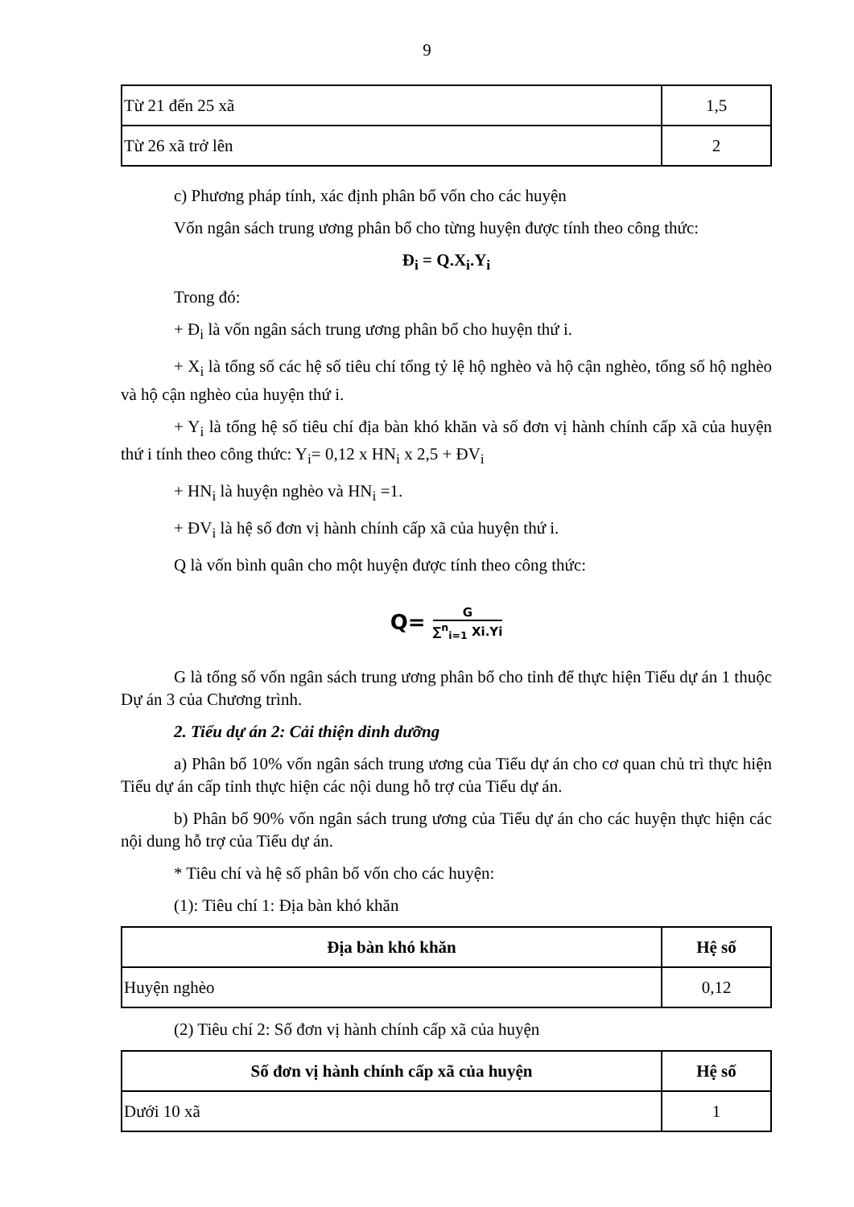9
| Từ 21 đến 25 xã | 1,5 |
| Từ 26 xã trở lên | 2 |
c) Phương pháp tính, xác định phân bổ vốn cho các huyện
Vốn ngân sách trung ương phân bổ cho từng huyện được tính theo công thức:
Đ<sub>i</sub> = Q.X<sub>i</sub>.Y<sub>i</sub>
Trong đó:
+ Đ<sub>i</sub> là vốn ngân sách trung ương phân bổ cho huyện thứ i.
+ X<sub>i</sub> là tổng số các hệ số tiêu chí tổng tỷ lệ hộ nghèo và hộ cận nghèo, tổng số hộ nghèo và hộ cận nghèo của huyện thứ i.
+ Y<sub>i</sub> là tổng hệ số tiêu chí địa bàn khó khăn và số đơn vị hành chính cấp xã của huyện thứ i tính theo công thức: Y<sub>i</sub>= 0,12 x HN<sub>i</sub> x 2,5 + ĐV<sub>i</sub>
+ HN<sub>i</sub> là huyện nghèo và HN<sub>i</sub> =1.
+ ĐV<sub>i</sub> là hệ số đơn vị hành chính cấp xã của huyện thứ i.
Q là vốn bình quân cho một huyện được tính theo công thức:
Q= G ∑<sup>n</sup><sub>i=1</sub> Xi.Yi
G là tổng số vốn ngân sách trung ương phân bổ cho tỉnh để thực hiện Tiểu dự án 1 thuộc Dự án 3 của Chương trình.
2. Tiểu dự án 2: Cải thiện dinh dưỡng
a) Phân bổ 10% vốn ngân sách trung ương của Tiểu dự án cho cơ quan chủ trì thực hiện Tiểu dự án cấp tỉnh thực hiện các nội dung hỗ trợ của Tiểu dự án.
b) Phân bổ 90% vốn ngân sách trung ương của Tiểu dự án cho các huyện thực hiện các nội dung hỗ trợ của Tiểu dự án.
* Tiêu chí và hệ số phân bổ vốn cho các huyện:
(1): Tiêu chí 1: Địa bàn khó khăn
| Địa bàn khó khăn | Hệ số |
| --- | --- |
| Huyện nghèo | 0,12 |
(2) Tiêu chí 2: Số đơn vị hành chính cấp xã của huyện
| Số đơn vị hành chính cấp xã của huyện | Hệ số |
| --- | --- |
| Dưới 10 xã | 1 |